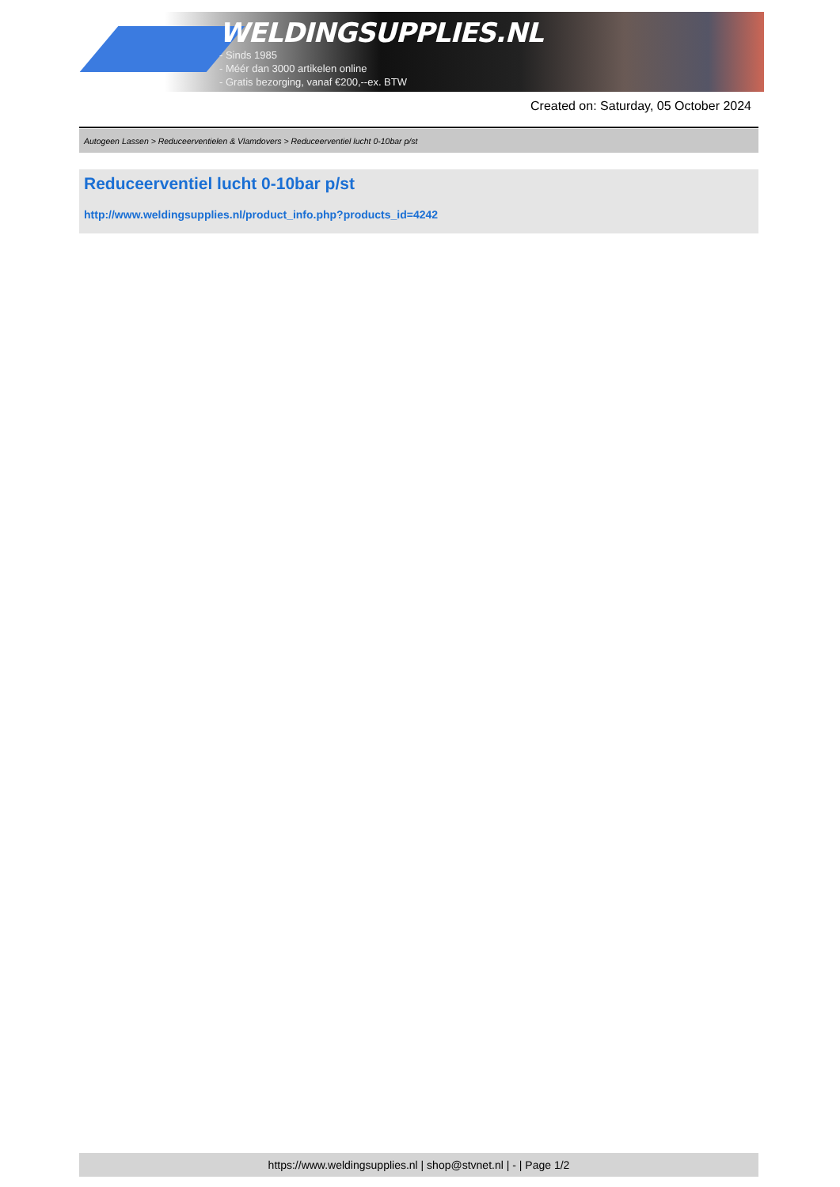WELDINGSUPPLIES.NL
- Sinds 1985
- Méér dan 3000 artikelen online
- Gratis bezorging, vanaf €200,--ex. BTW
Created on: Saturday, 05 October 2024
Autogeen Lassen > Reduceerventielen & Vlamdovers > Reduceerventiel lucht 0-10bar p/st
Reduceerventiel lucht 0-10bar p/st
http://www.weldingsupplies.nl/product_info.php?products_id=4242
https://www.weldingsupplies.nl | shop@stvnet.nl | - | Page 1/2